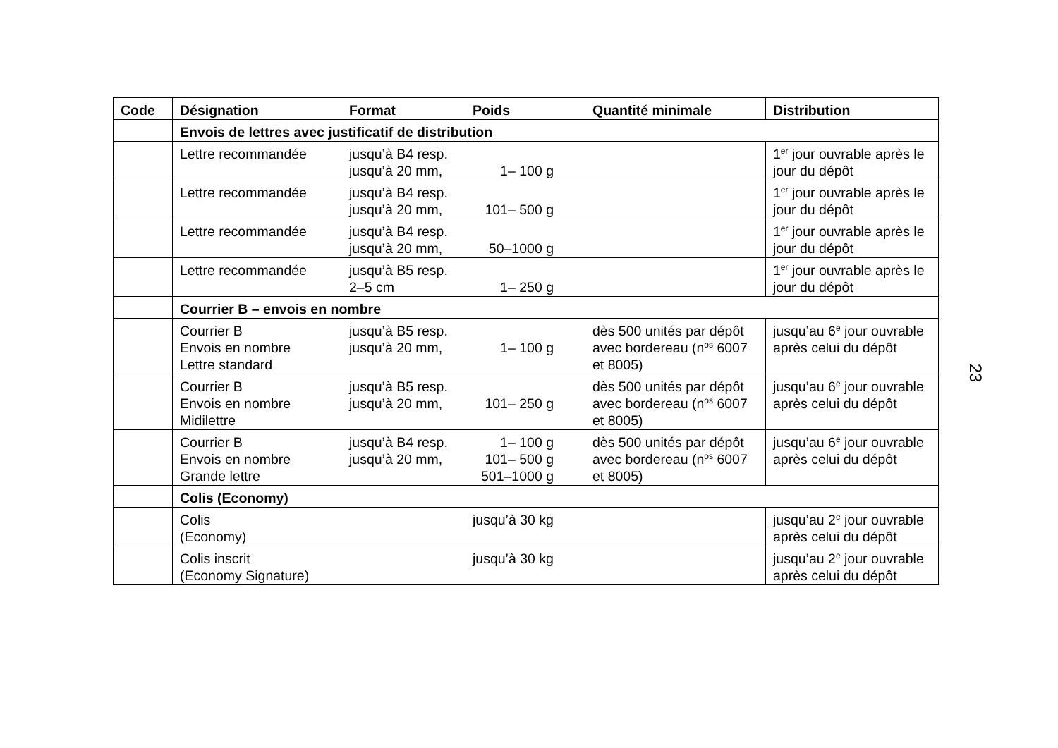| Code | Désignation | Format | Poids | Quantité minimale | Distribution |
| --- | --- | --- | --- | --- | --- |
| | Envois de lettres avec justificatif de distribution | | | | |
| | Lettre recommandée | jusqu’à B4 resp. jusqu’à 20 mm, | 1– 100 g | | 1<sup>er</sup> jour ouvrable après le jour du dépôt |
| | Lettre recommandée | jusqu’à B4 resp. jusqu’à 20 mm, | 101– 500 g | | 1<sup>er</sup> jour ouvrable après le jour du dépôt |
| | Lettre recommandée | jusqu’à B4 resp. jusqu’à 20 mm, | 50–1000 g | | 1<sup>er</sup> jour ouvrable après le jour du dépôt |
| | Lettre recommandée | jusqu’à B5 resp. 2–5 cm | 1– 250 g | | 1<sup>er</sup> jour ouvrable après le jour du dépôt |
| | Courrier B – envois en nombre | | | | |
| | Courrier B Envois en nombre Lettre standard | jusqu’à B5 resp. jusqu’à 20 mm, | 1– 100 g | dès 500 unités par dépôt avec bordereau (n<sup>os</sup> 6007 et 8005) | jusqu’au 6<sup>e</sup> jour ouvrable après celui du dépôt |
| | Courrier B Envois en nombre Midilettre | jusqu’à B5 resp. jusqu’à 20 mm, | 101– 250 g | dès 500 unités par dépôt avec bordereau (n<sup>os</sup> 6007 et 8005) | jusqu’au 6<sup>e</sup> jour ouvrable après celui du dépôt |
| | Courrier B Envois en nombre Grande lettre | jusqu’à B4 resp. jusqu’à 20 mm, | 1– 100 g 101– 500 g 501–1000 g | dès 500 unités par dépôt avec bordereau (n<sup>os</sup> 6007 et 8005) | jusqu’au 6<sup>e</sup> jour ouvrable après celui du dépôt |
| | Colis (Economy) | | | | |
| | Colis (Economy) | | jusqu’à 30 kg | | jusqu’au 2<sup>e</sup> jour ouvrable après celui du dépôt |
| | Colis inscrit (Economy Signature) | | jusqu’à 30 kg | | jusqu’au 2<sup>e</sup> jour ouvrable après celui du dépôt |
23